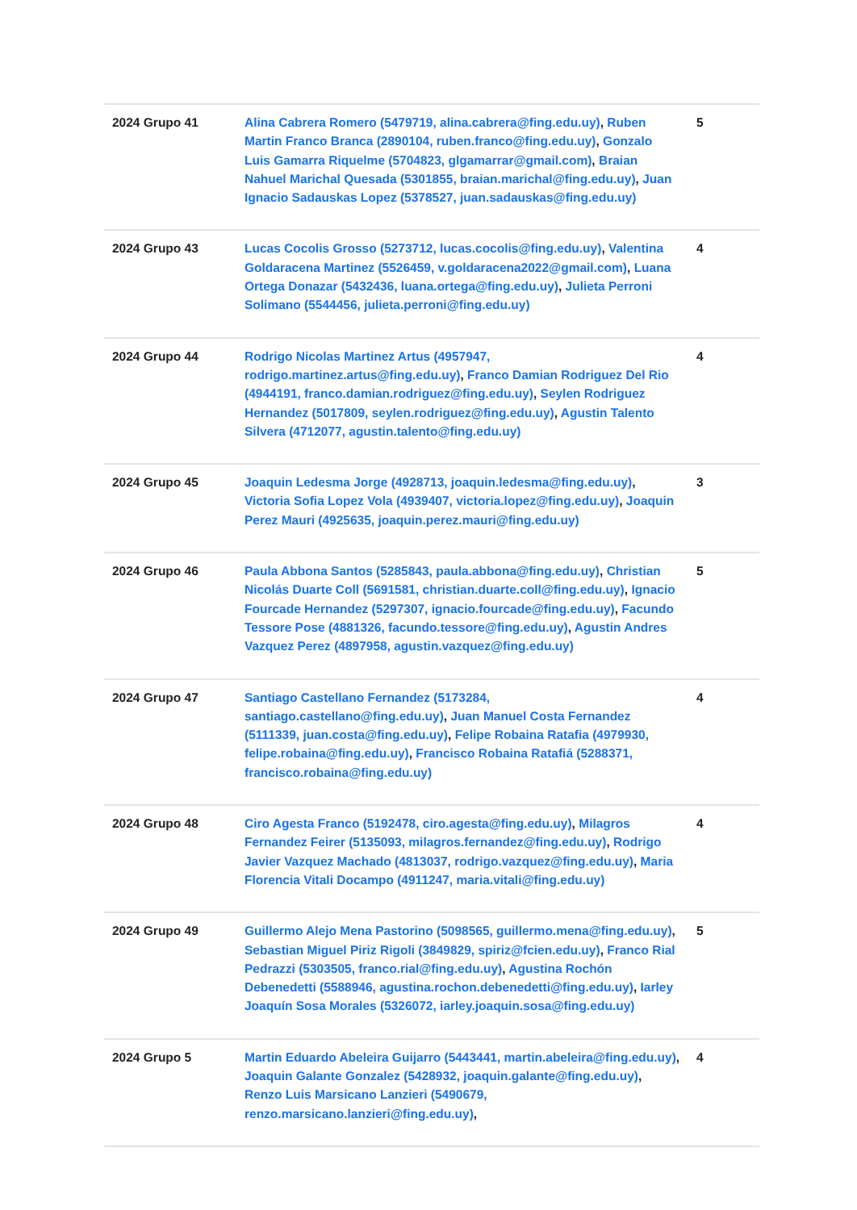| 2024 Grupo 41 | Alina Cabrera Romero (5479719, alina.cabrera@fing.edu.uy) , Ruben Martin Franco Branca (2890104, ruben.franco@fing.edu.uy) , Gonzalo Luis Gamarra Riquelme (5704823, glgamarrar@gmail.com) , Braian Nahuel Marichal Quesada (5301855, braian.marichal@fing.edu.uy) , Juan Ignacio Sadauskas Lopez (5378527, juan.sadauskas@fing.edu.uy) | 5 |
| 2024 Grupo 43 | Lucas Cocolis Grosso (5273712, lucas.cocolis@fing.edu.uy) , Valentina Goldaracena Martinez (5526459, v.goldaracena2022@gmail.com) , Luana Ortega Donazar (5432436, luana.ortega@fing.edu.uy) , Julieta Perroni Solimano (5544456, julieta.perroni@fing.edu.uy) | 4 |
| 2024 Grupo 44 | Rodrigo Nicolas Martinez Artus (4957947, rodrigo.martinez.artus@fing.edu.uy) , Franco Damian Rodriguez Del Rio (4944191, franco.damian.rodriguez@fing.edu.uy) , Seylen Rodriguez Hernandez (5017809, seylen.rodriguez@fing.edu.uy) , Agustin Talento Silvera (4712077, agustin.talento@fing.edu.uy) | 4 |
| 2024 Grupo 45 | Joaquin Ledesma Jorge (4928713, joaquin.ledesma@fing.edu.uy) , Victoria Sofia Lopez Vola (4939407, victoria.lopez@fing.edu.uy) , Joaquin Perez Mauri (4925635, joaquin.perez.mauri@fing.edu.uy) | 3 |
| 2024 Grupo 46 | Paula Abbona Santos (5285843, paula.abbona@fing.edu.uy) , Christian Nicolás Duarte Coll (5691581, christian.duarte.coll@fing.edu.uy) , Ignacio Fourcade Hernandez (5297307, ignacio.fourcade@fing.edu.uy) , Facundo Tessore Pose (4881326, facundo.tessore@fing.edu.uy) , Agustin Andres Vazquez Perez (4897958, agustin.vazquez@fing.edu.uy) | 5 |
| 2024 Grupo 47 | Santiago Castellano Fernandez (5173284, santiago.castellano@fing.edu.uy) , Juan Manuel Costa Fernandez (5111339, juan.costa@fing.edu.uy) , Felipe Robaina Ratafia (4979930, felipe.robaina@fing.edu.uy) , Francisco Robaina Ratafiá (5288371, francisco.robaina@fing.edu.uy) | 4 |
| 2024 Grupo 48 | Ciro Agesta Franco (5192478, ciro.agesta@fing.edu.uy) , Milagros Fernandez Feirer (5135093, milagros.fernandez@fing.edu.uy) , Rodrigo Javier Vazquez Machado (4813037, rodrigo.vazquez@fing.edu.uy) , Maria Florencia Vitali Docampo (4911247, maria.vitali@fing.edu.uy) | 4 |
| 2024 Grupo 49 | Guillermo Alejo Mena Pastorino (5098565, guillermo.mena@fing.edu.uy) , Sebastian Miguel Piriz Rigoli (3849829, spiriz@fcien.edu.uy) , Franco Rial Pedrazzi (5303505, franco.rial@fing.edu.uy) , Agustina Rochón Debenedetti (5588946, agustina.rochon.debenedetti@fing.edu.uy) , Iarley Joaquín Sosa Morales (5326072, iarley.joaquin.sosa@fing.edu.uy) | 5 |
| 2024 Grupo 5 | Martin Eduardo Abeleira Guijarro (5443441, martin.abeleira@fing.edu.uy) , Joaquin Galante Gonzalez (5428932, joaquin.galante@fing.edu.uy) , Renzo Luis Marsicano Lanzieri (5490679, renzo.marsicano.lanzieri@fing.edu.uy) , | 4 |